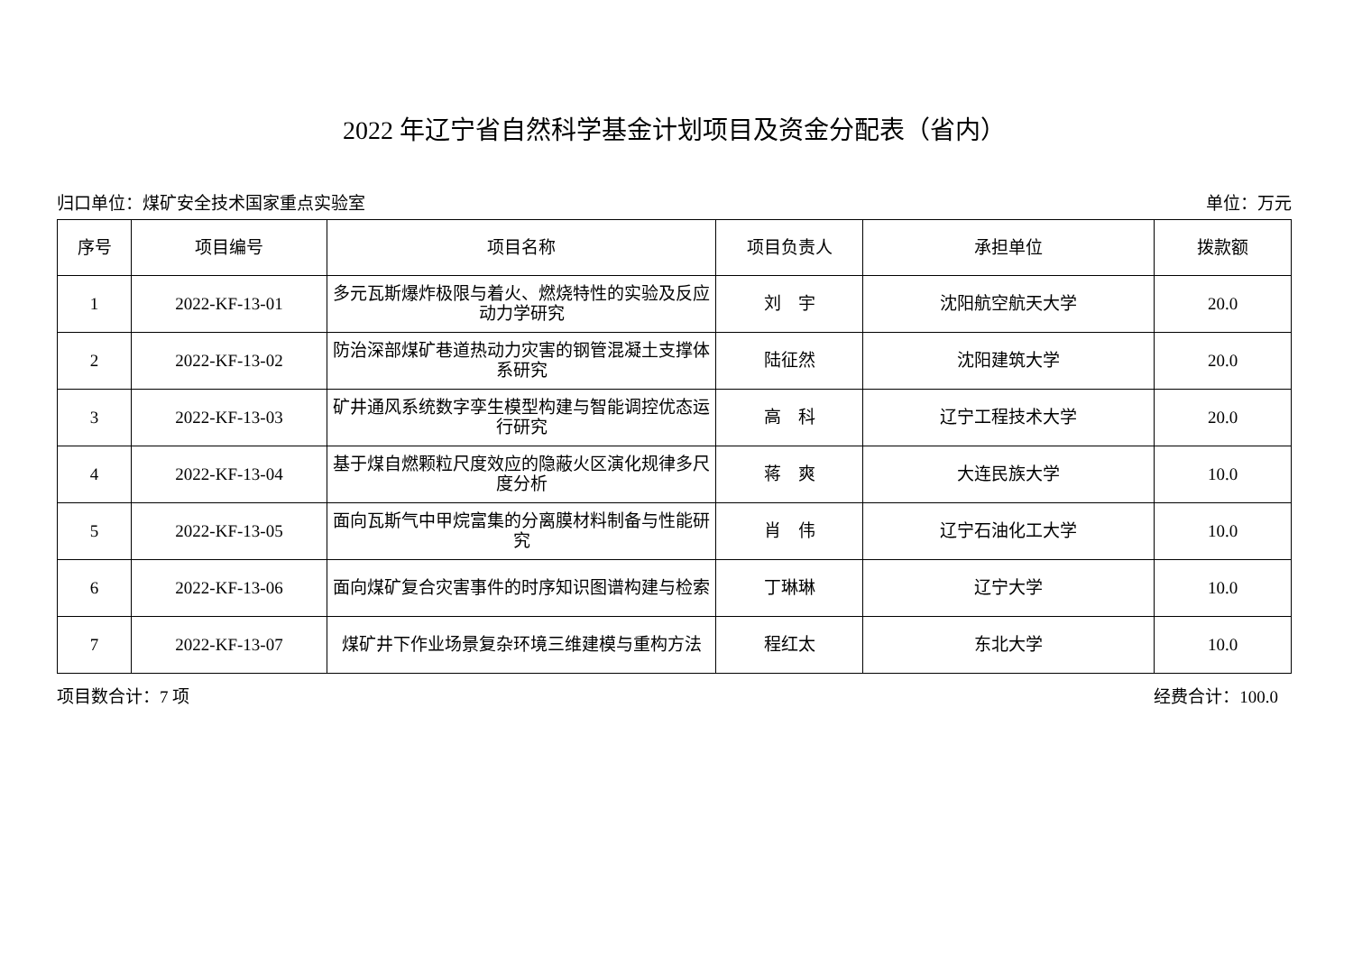2022 年辽宁省自然科学基金计划项目及资金分配表（省内）
归口单位：煤矿安全技术国家重点实验室 单位：万元
| 序号 | 项目编号 | 项目名称 | 项目负责人 | 承担单位 | 拨款额 |
| --- | --- | --- | --- | --- | --- |
| 1 | 2022-KF-13-01 | 多元瓦斯爆炸极限与着火、燃烧特性的实验及反应动力学研究 | 刘 宇 | 沈阳航空航天大学 | 20.0 |
| 2 | 2022-KF-13-02 | 防治深部煤矿巷道热动力灾害的钢管混凝土支撑体系研究 | 陆征然 | 沈阳建筑大学 | 20.0 |
| 3 | 2022-KF-13-03 | 矿井通风系统数字孪生模型构建与智能调控优态运行研究 | 高 科 | 辽宁工程技术大学 | 20.0 |
| 4 | 2022-KF-13-04 | 基于煤自燃颗粒尺度效应的隐蔽火区演化规律多尺度分析 | 蒋 爽 | 大连民族大学 | 10.0 |
| 5 | 2022-KF-13-05 | 面向瓦斯气中甲烷富集的分离膜材料制备与性能研究 | 肖 伟 | 辽宁石油化工大学 | 10.0 |
| 6 | 2022-KF-13-06 | 面向煤矿复合灾害事件的时序知识图谱构建与检索 | 丁琳琳 | 辽宁大学 | 10.0 |
| 7 | 2022-KF-13-07 | 煤矿井下作业场景复杂环境三维建模与重构方法 | 程红太 | 东北大学 | 10.0 |
项目数合计：7 项 经费合计：100.0